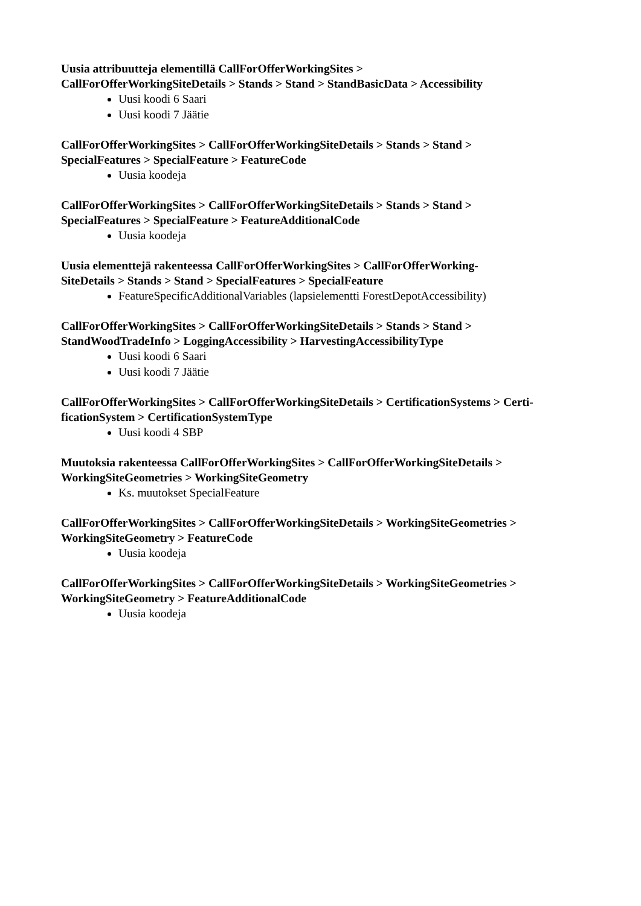Uusia attribuutteja elementillä CallForOfferWorkingSites >
CallForOfferWorkingSiteDetails > Stands > Stand > StandBasicData > Accessibility
Uusi koodi 6 Saari
Uusi koodi 7 Jäätie
CallForOfferWorkingSites > CallForOfferWorkingSiteDetails > Stands > Stand >
SpecialFeatures > SpecialFeature > FeatureCode
Uusia koodeja
CallForOfferWorkingSites > CallForOfferWorkingSiteDetails > Stands > Stand >
SpecialFeatures > SpecialFeature > FeatureAdditionalCode
Uusia koodeja
Uusia elementtejä rakenteessa CallForOfferWorkingSites > CallForOfferWorking-
SiteDetails > Stands > Stand > SpecialFeatures > SpecialFeature
FeatureSpecificAdditionalVariables (lapsielementti ForestDepotAccessibility)
CallForOfferWorkingSites > CallForOfferWorkingSiteDetails > Stands > Stand >
StandWoodTradeInfo > LoggingAccessibility > HarvestingAccessibilityType
Uusi koodi 6 Saari
Uusi koodi 7 Jäätie
CallForOfferWorkingSites > CallForOfferWorkingSiteDetails > CertificationSystems > Certi-
ficationSystem > CertificationSystemType
Uusi koodi 4 SBP
Muutoksia rakenteessa CallForOfferWorkingSites > CallForOfferWorkingSiteDetails >
WorkingSiteGeometries > WorkingSiteGeometry
Ks. muutokset SpecialFeature
CallForOfferWorkingSites > CallForOfferWorkingSiteDetails > WorkingSiteGeometries >
WorkingSiteGeometry > FeatureCode
Uusia koodeja
CallForOfferWorkingSites > CallForOfferWorkingSiteDetails > WorkingSiteGeometries >
WorkingSiteGeometry > FeatureAdditionalCode
Uusia koodeja